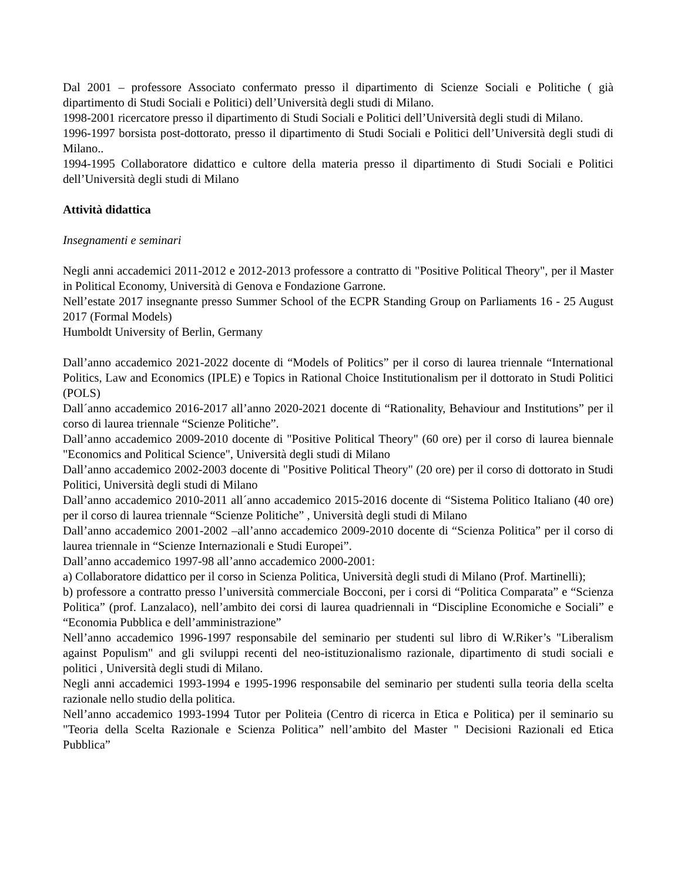Dal 2001 – professore Associato confermato presso il dipartimento di Scienze Sociali e Politiche ( già dipartimento di Studi Sociali e Politici) dell’Università degli studi di Milano.
1998-2001 ricercatore presso il dipartimento di Studi Sociali e Politici dell’Università degli studi di Milano.
1996-1997 borsista post-dottorato, presso il dipartimento di Studi Sociali e Politici dell’Università degli studi di Milano..
1994-1995 Collaboratore didattico e cultore della materia presso il dipartimento di Studi Sociali e Politici dell’Università degli studi di Milano
Attività didattica
Insegnamenti e seminari
Negli anni accademici 2011-2012 e 2012-2013 professore a contratto di "Positive Political Theory", per il Master in Political Economy, Università di Genova e Fondazione Garrone.
Nell’estate 2017 insegnante presso Summer School of the ECPR Standing Group on Parliaments 16 - 25 August 2017 (Formal Models)
Humboldt University of Berlin, Germany
Dall’anno accademico 2021-2022 docente di “Models of Politics” per il corso di laurea triennale “International Politics, Law and Economics (IPLE) e Topics in Rational Choice Institutionalism per il dottorato in Studi Politici (POLS)
Dall´anno accademico 2016-2017 all’anno 2020-2021 docente di “Rationality, Behaviour and Institutions” per il corso di laurea triennale “Scienze Politiche”.
Dall’anno accademico 2009-2010 docente di "Positive Political Theory" (60 ore) per il corso di laurea biennale "Economics and Political Science", Università degli studi di Milano
Dall’anno accademico 2002-2003 docente di "Positive Political Theory" (20 ore) per il corso di dottorato in Studi Politici, Università degli studi di Milano
Dall’anno accademico 2010-2011 all´anno accademico 2015-2016 docente di “Sistema Politico Italiano (40 ore) per il corso di laurea triennale “Scienze Politiche” , Università degli studi di Milano
Dall’anno accademico 2001-2002 –all’anno accademico 2009-2010 docente di “Scienza Politica” per il corso di laurea triennale in “Scienze Internazionali e Studi Europei”.
Dall’anno accademico 1997-98 all’anno accademico 2000-2001:
a) Collaboratore didattico per il corso in Scienza Politica, Università degli studi di Milano (Prof. Martinelli);
b) professore a contratto presso l’università commerciale Bocconi, per i corsi di “Politica Comparata” e “Scienza Politica” (prof. Lanzalaco), nell’ambito dei corsi di laurea quadriennali in “Discipline Economiche e Sociali” e “Economia Pubblica e dell’amministrazione”
Nell’anno accademico 1996-1997 responsabile del seminario per studenti sul libro di W.Riker’s "Liberalism against Populism" and gli sviluppi recenti del neo-istituzionalismo razionale, dipartimento di studi sociali e politici , Università degli studi di Milano.
Negli anni accademici 1993-1994 e 1995-1996 responsabile del seminario per studenti sulla teoria della scelta razionale nello studio della politica.
Nell’anno accademico 1993-1994 Tutor per Politeia (Centro di ricerca in Etica e Politica) per il seminario su "Teoria della Scelta Razionale e Scienza Politica” nell’ambito del Master " Decisioni Razionali ed Etica Pubblica”